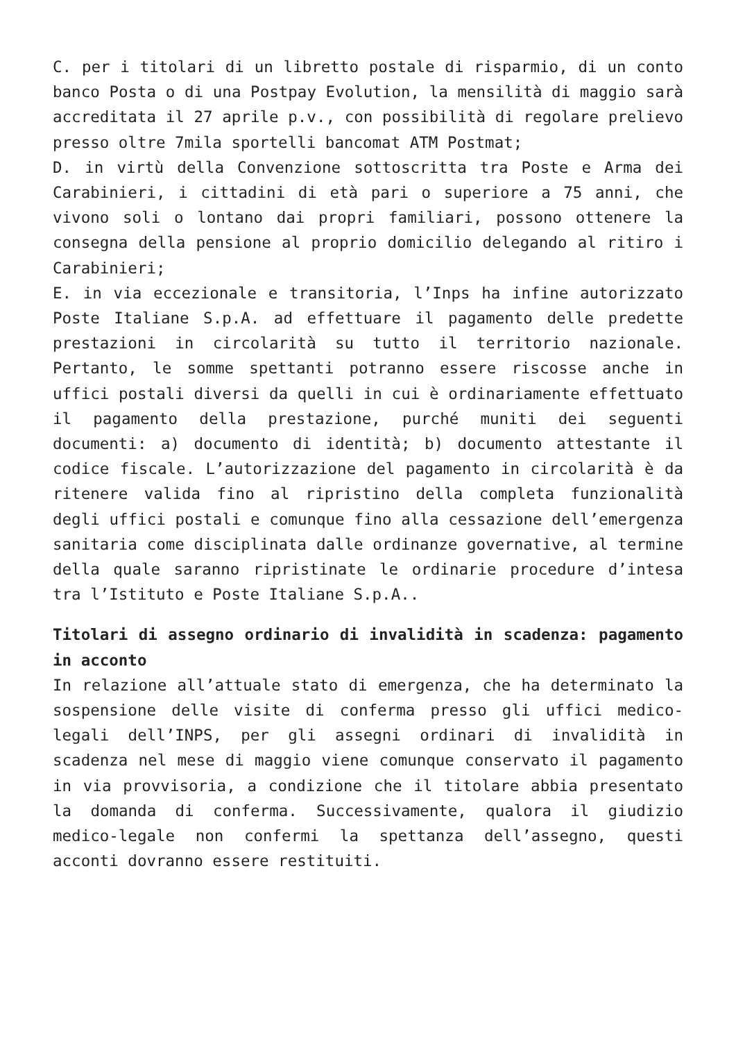C. per i titolari di un libretto postale di risparmio, di un conto banco Posta o di una Postpay Evolution, la mensilità di maggio sarà accreditata il 27 aprile p.v., con possibilità di regolare prelievo presso oltre 7mila sportelli bancomat ATM Postmat;
D. in virtù della Convenzione sottoscritta tra Poste e Arma dei Carabinieri, i cittadini di età pari o superiore a 75 anni, che vivono soli o lontano dai propri familiari, possono ottenere la consegna della pensione al proprio domicilio delegando al ritiro i Carabinieri;
E. in via eccezionale e transitoria, l’Inps ha infine autorizzato Poste Italiane S.p.A. ad effettuare il pagamento delle predette prestazioni in circolarità su tutto il territorio nazionale. Pertanto, le somme spettanti potranno essere riscosse anche in uffici postali diversi da quelli in cui è ordinariamente effettuato il pagamento della prestazione, purché muniti dei seguenti documenti: a) documento di identità; b) documento attestante il codice fiscale. L’autorizzazione del pagamento in circolarità è da ritenere valida fino al ripristino della completa funzionalità degli uffici postali e comunque fino alla cessazione dell’emergenza sanitaria come disciplinata dalle ordinanze governative, al termine della quale saranno ripristinate le ordinarie procedure d’intesa tra l’Istituto e Poste Italiane S.p.A..
Titolari di assegno ordinario di invalidità in scadenza: pagamento in acconto
In relazione all’attuale stato di emergenza, che ha determinato la sospensione delle visite di conferma presso gli uffici medico-legali dell’INPS, per gli assegni ordinari di invalidità in scadenza nel mese di maggio viene comunque conservato il pagamento in via provvisoria, a condizione che il titolare abbia presentato la domanda di conferma. Successivamente, qualora il giudizio medico-legale non confermi la spettanza dell’assegno, questi acconti dovranno essere restituiti.